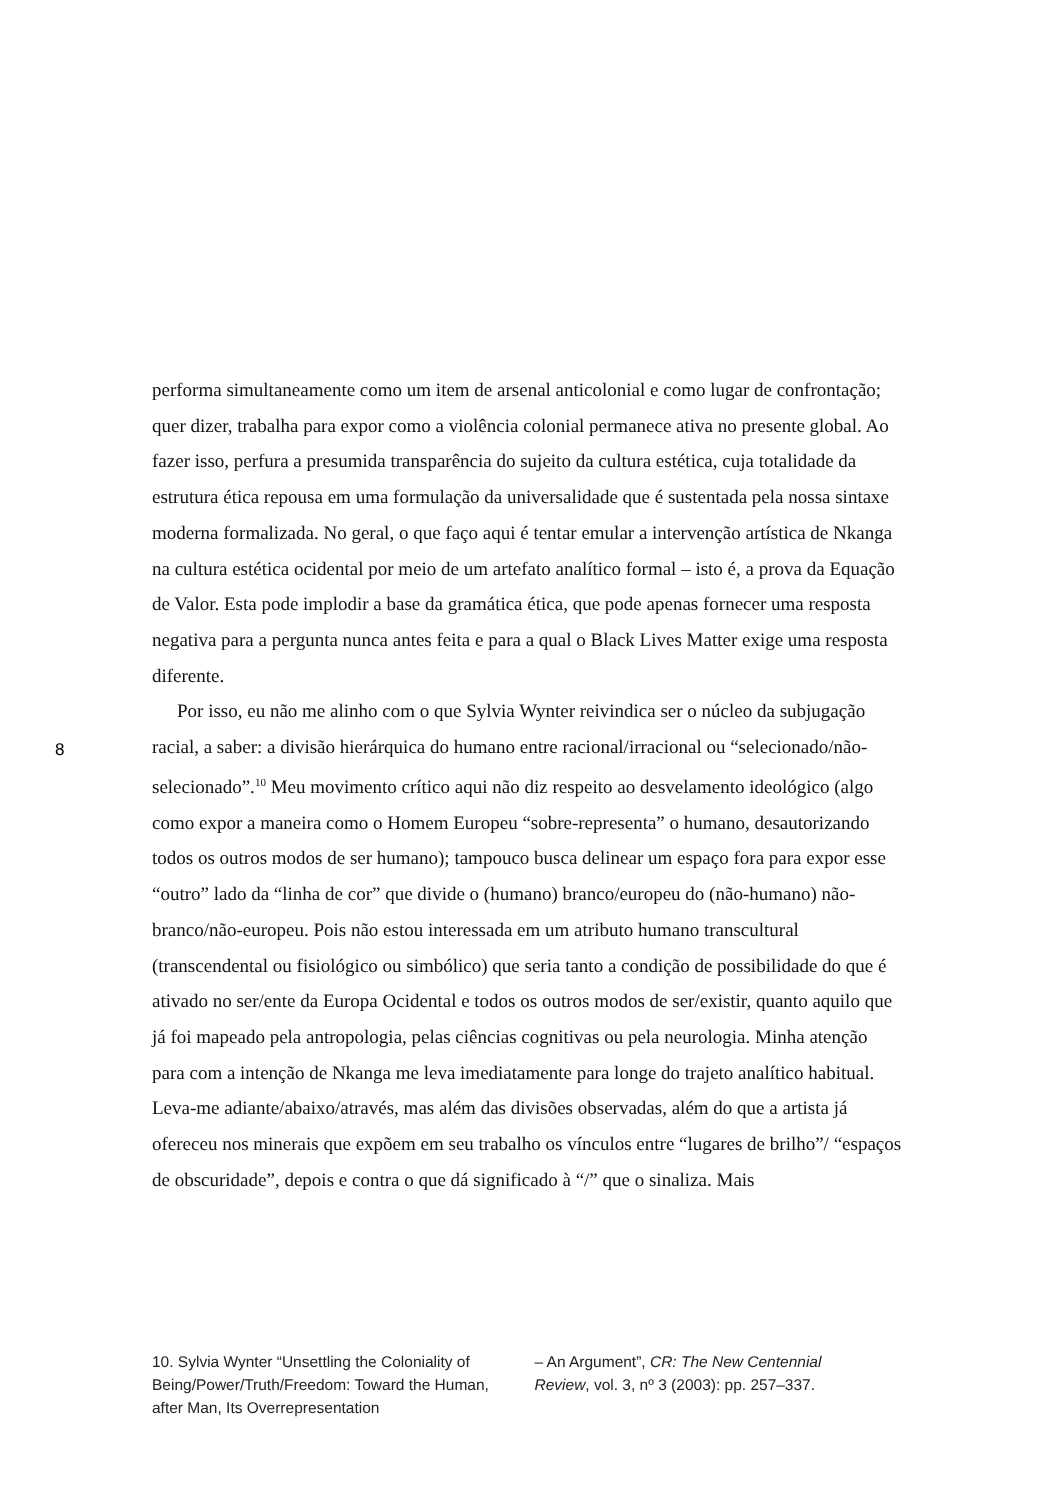performa simultaneamente como um item de arsenal anticolonial e como lugar de confrontação; quer dizer, trabalha para expor como a violência colonial permanece ativa no presente global. Ao fazer isso, perfura a presumida transparência do sujeito da cultura estética, cuja totalidade da estrutura ética repousa em uma formulação da universalidade que é sustentada pela nossa sintaxe moderna formalizada. No geral, o que faço aqui é tentar emular a intervenção artística de Nkanga na cultura estética ocidental por meio de um artefato analítico formal – isto é, a prova da Equação de Valor. Esta pode implodir a base da gramática ética, que pode apenas fornecer uma resposta negativa para a pergunta nunca antes feita e para a qual o Black Lives Matter exige uma resposta diferente.
Por isso, eu não me alinho com o que Sylvia Wynter reivindica ser o núcleo da subjugação racial, a saber: a divisão hierárquica do humano entre racional/irracional ou “selecionado/não-selecionado”.<sup>10</sup> Meu movimento crítico aqui não diz respeito ao desvelamento ideológico (algo como expor a maneira como o Homem Europeu “sobre-representa” o humano, desautorizando todos os outros modos de ser humano); tampouco busca delinear um espaço fora para expor esse “outro” lado da “linha de cor” que divide o (humano) branco/europeu do (não-humano) não-branco/não-europeu. Pois não estou interessada em um atributo humano transcultural (transcendental ou fisiológico ou simbólico) que seria tanto a condição de possibilidade do que é ativado no ser/ente da Europa Ocidental e todos os outros modos de ser/existir, quanto aquilo que já foi mapeado pela antropologia, pelas ciências cognitivas ou pela neurologia. Minha atenção para com a intenção de Nkanga me leva imediatamente para longe do trajeto analítico habitual. Leva-me adiante/abaixo/através, mas além das divisões observadas, além do que a artista já ofereceu nos minerais que expõem em seu trabalho os vínculos entre “lugares de brilho”/ “espaços de obscuridade”, depois e contra o que dá significado à “/” que o sinaliza. Mais
8
10. Sylvia Wynter “Unsettling the Coloniality of Being/Power/Truth/Freedom: Toward the Human, after Man, Its Overrepresentation
– An Argument”, CR: The New Centennial Review, vol. 3, nº 3 (2003): pp. 257–337.